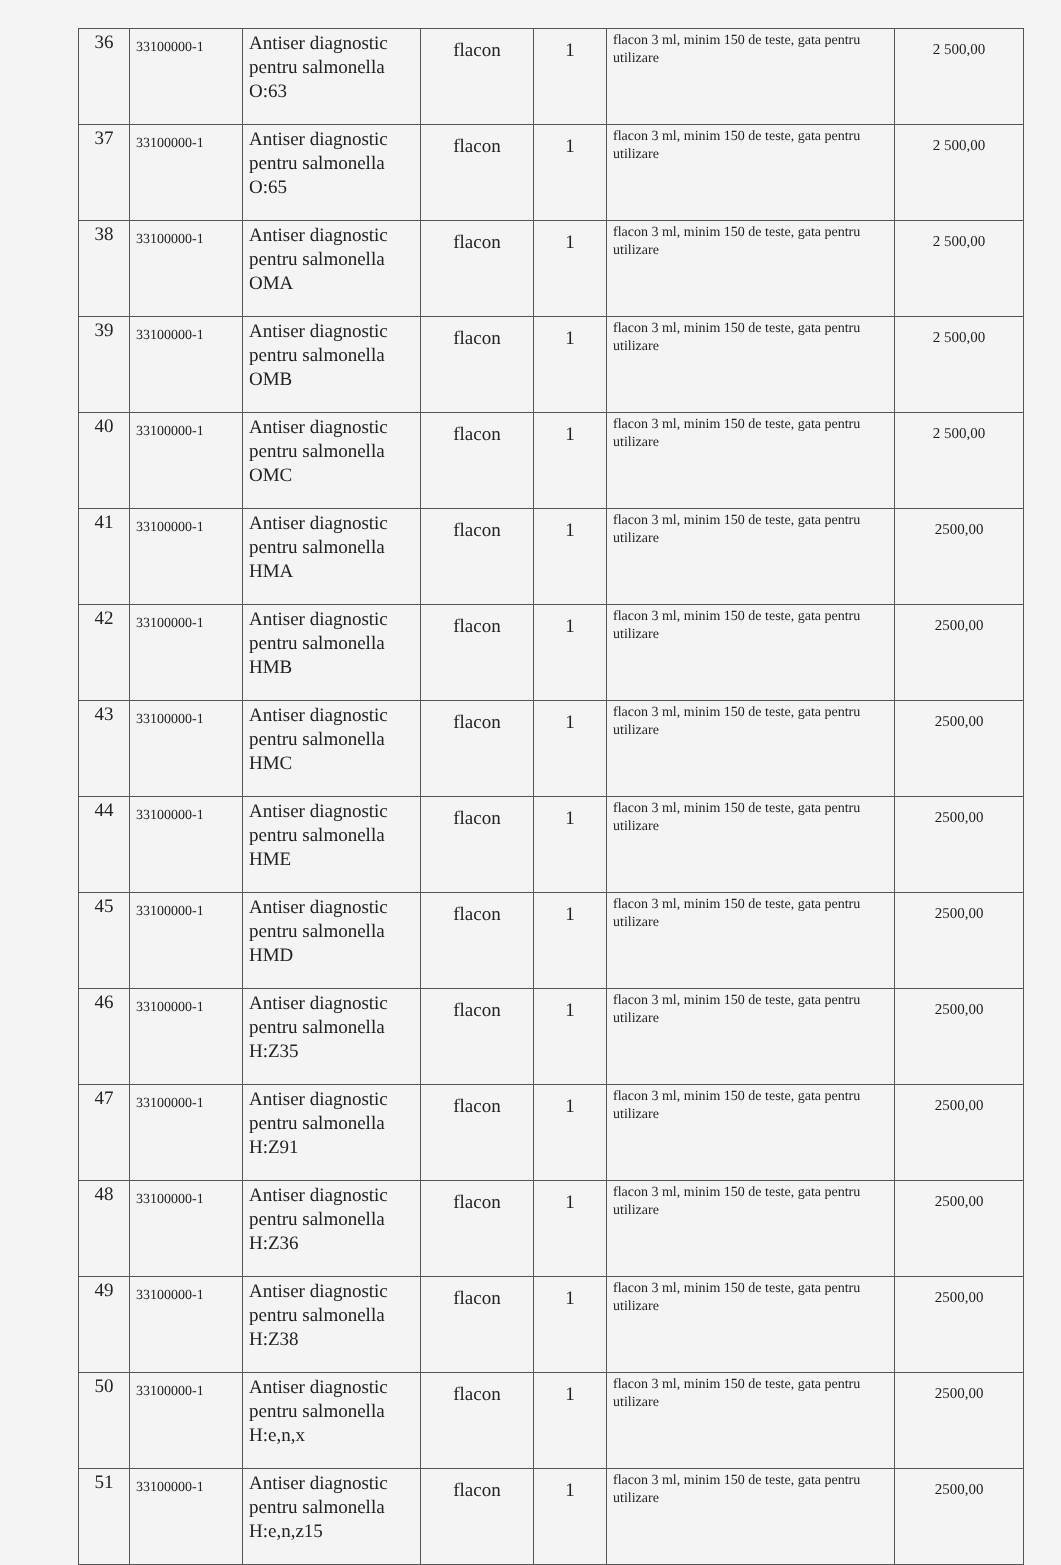| 36 | 33100000-1 | Antiser diagnostic pentru salmonella O:63 | flacon | 1 | flacon 3 ml, minim 150 de teste, gata pentru utilizare | 2 500,00 |
| 37 | 33100000-1 | Antiser diagnostic pentru salmonella O:65 | flacon | 1 | flacon 3 ml, minim 150 de teste, gata pentru utilizare | 2 500,00 |
| 38 | 33100000-1 | Antiser diagnostic pentru salmonella OMA | flacon | 1 | flacon 3 ml, minim 150 de teste, gata pentru utilizare | 2 500,00 |
| 39 | 33100000-1 | Antiser diagnostic pentru salmonella OMB | flacon | 1 | flacon 3 ml, minim 150 de teste, gata pentru utilizare | 2 500,00 |
| 40 | 33100000-1 | Antiser diagnostic pentru salmonella OMC | flacon | 1 | flacon 3 ml, minim 150 de teste, gata pentru utilizare | 2 500,00 |
| 41 | 33100000-1 | Antiser diagnostic pentru salmonella HMA | flacon | 1 | flacon 3 ml, minim 150 de teste, gata pentru utilizare | 2500,00 |
| 42 | 33100000-1 | Antiser diagnostic pentru salmonella HMB | flacon | 1 | flacon 3 ml, minim 150 de teste, gata pentru utilizare | 2500,00 |
| 43 | 33100000-1 | Antiser diagnostic pentru salmonella HMC | flacon | 1 | flacon 3 ml, minim 150 de teste, gata pentru utilizare | 2500,00 |
| 44 | 33100000-1 | Antiser diagnostic pentru salmonella HME | flacon | 1 | flacon 3 ml, minim 150 de teste, gata pentru utilizare | 2500,00 |
| 45 | 33100000-1 | Antiser diagnostic pentru salmonella HMD | flacon | 1 | flacon 3 ml, minim 150 de teste, gata pentru utilizare | 2500,00 |
| 46 | 33100000-1 | Antiser diagnostic pentru salmonella H:Z35 | flacon | 1 | flacon 3 ml, minim 150 de teste, gata pentru utilizare | 2500,00 |
| 47 | 33100000-1 | Antiser diagnostic pentru salmonella H:Z91 | flacon | 1 | flacon 3 ml, minim 150 de teste, gata pentru utilizare | 2500,00 |
| 48 | 33100000-1 | Antiser diagnostic pentru salmonella H:Z36 | flacon | 1 | flacon 3 ml, minim 150 de teste, gata pentru utilizare | 2500,00 |
| 49 | 33100000-1 | Antiser diagnostic pentru salmonella H:Z38 | flacon | 1 | flacon 3 ml, minim 150 de teste, gata pentru utilizare | 2500,00 |
| 50 | 33100000-1 | Antiser diagnostic pentru salmonella H:e,n,x | flacon | 1 | flacon 3 ml, minim 150 de teste, gata pentru utilizare | 2500,00 |
| 51 | 33100000-1 | Antiser diagnostic pentru salmonella H:e,n,z15 | flacon | 1 | flacon 3 ml, minim 150 de teste, gata pentru utilizare | 2500,00 |